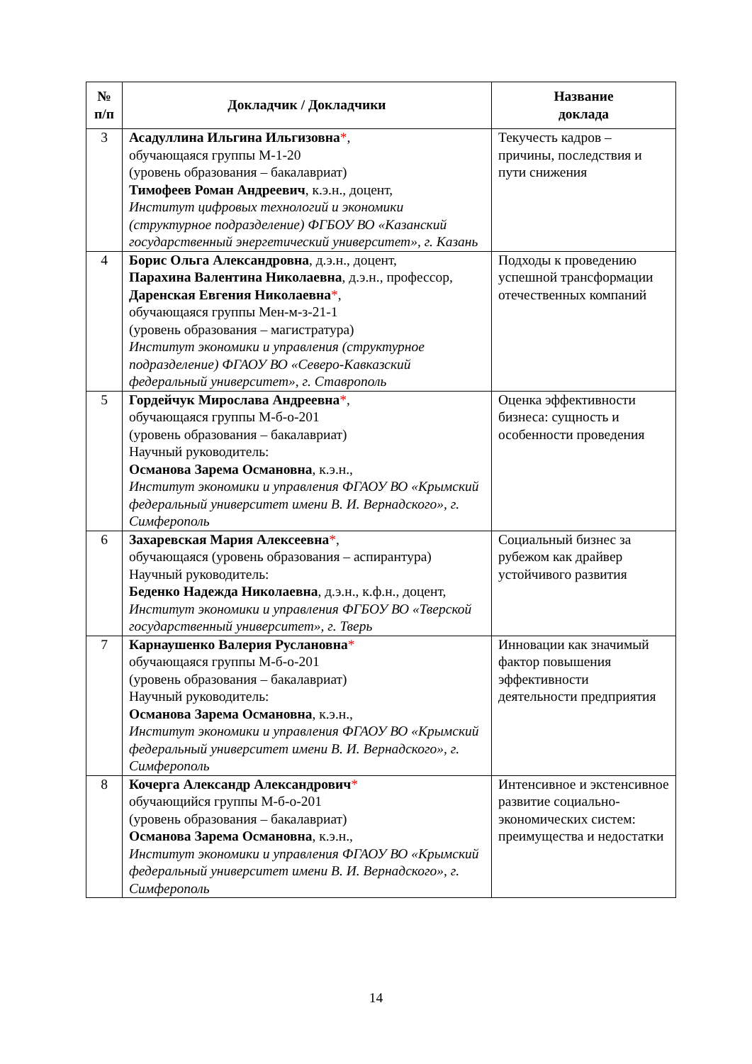| № п/п | Докладчик / Докладчики | Название доклада |
| --- | --- | --- |
| 3 | Асадуллина Ильгина Ильгизовна * , обучающаяся группы М-1-20 (уровень образования – бакалавриат) Тимофеев Роман Андреевич , к.э.н., доцент, Институт цифровых технологий и экономики (структурное подразделение) ФГБОУ ВО «Казанский государственный энергетический университет», г. Казань | Текучесть кадров – причины, последствия и пути снижения |
| 4 | Борис Ольга Александровна , д.э.н., доцент, Парахина Валентина Николаевна , д.э.н., профессор, Даренская Евгения Николаевна * , обучающаяся группы Мен-м-з-21-1 (уровень образования – магистратура) Институт экономики и управления (структурное подразделение) ФГАОУ ВО «Северо-Кавказский федеральный университет», г. Ставрополь | Подходы к проведению успешной трансформации отечественных компаний |
| 5 | Гордейчук Мирослава Андреевна * , обучающаяся группы М-б-о-201 (уровень образования – бакалавриат) Научный руководитель: Османова Зарема Османовна , к.э.н., Институт экономики и управления ФГАОУ ВО «Крымский федеральный университет имени В. И. Вернадского», г. Симферополь | Оценка эффективности бизнеса: сущность и особенности проведения |
| 6 | Захаревская Мария Алексеевна * , обучающаяся (уровень образования – аспирантура) Научный руководитель: Беденко Надежда Николаевна , д.э.н., к.ф.н., доцент, Институт экономики и управления ФГБОУ ВО «Тверской государственный университет», г. Тверь | Социальный бизнес за рубежом как драйвер устойчивого развития |
| 7 | Карнаушенко Валерия Руслановна * обучающаяся группы М-б-о-201 (уровень образования – бакалавриат) Научный руководитель: Османова Зарема Османовна , к.э.н., Институт экономики и управления ФГАОУ ВО «Крымский федеральный университет имени В. И. Вернадского», г. Симферополь | Инновации как значимый фактор повышения эффективности деятельности предприятия |
| 8 | Кочерга Александр Александрович * обучающийся группы М-б-о-201 (уровень образования – бакалавриат) Османова Зарема Османовна , к.э.н., Институт экономики и управления ФГАОУ ВО «Крымский федеральный университет имени В. И. Вернадского», г. Симферополь | Интенсивное и экстенсивное развитие социально-экономических систем: преимущества и недостатки |
14